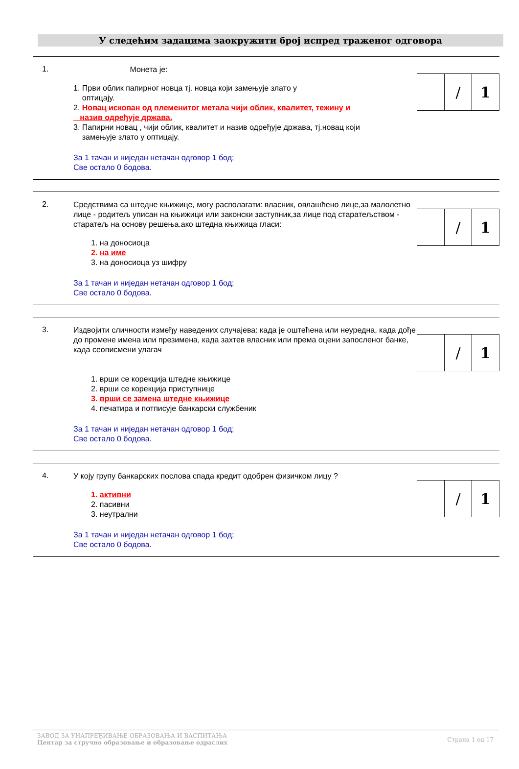У следећим задацима заокружити број испред траженог одговора
1.
Монета је:
1. Први облик папирног новца тј. новца који замењује злато у
оптицају.
2. Новац искован од племенитог метала чији облик, квалитет, тежину и
назив одређује држава.
3. Папирни новац , чији облик, квалитет и назив одређује држава, тј.новац који
замењује злато у оптицају.
За 1 тачан и ниједан нетачан одговор 1 бод;
Све остало 0 бодова.
| | / | 1 |
2.
Средствима са штедне књижице, могу располагати: власник, овлашћено лице,за малолетно лице - родитељ уписан на књижици или законски заступник,за лице под старатељством - старатељ на основу решења.ако штедна књижица гласи:
1. на доносиоца
2. на име
3. на доносиоца уз шифру
За 1 тачан и ниједан нетачан одговор 1 бод;
Све остало 0 бодова.
| | / | 1 |
3.
Издвојити сличности између наведених случајева: када је оштећена или неуредна, када дође до промене имена или презимена, када захтев власник или према оцени запосленог банке, када сеописмени улагач
1. врши се корекција штедне књижице
2. врши се корекција приступнице
3. врши се замена штедне књижице
4. печатира и потписује банкарски службеник
За 1 тачан и ниједан нетачан одговор 1 бод;
Све остало 0 бодова.
| | / | 1 |
4.
У коју групу банкарских послова спада кредит одобрен физичком лицу ?
1. активни
2. пасивни
3. неутрални
За 1 тачан и ниједан нетачан одговор 1 бод;
Све остало 0 бодова.
| | / | 1 |
ЗАВОД ЗА УНАПРЕЂИВАЊЕ ОБРАЗОВАЊА И ВАСПИТАЊА
Центар за стручно образовање и образовање одраслих
Страна 1 од 17